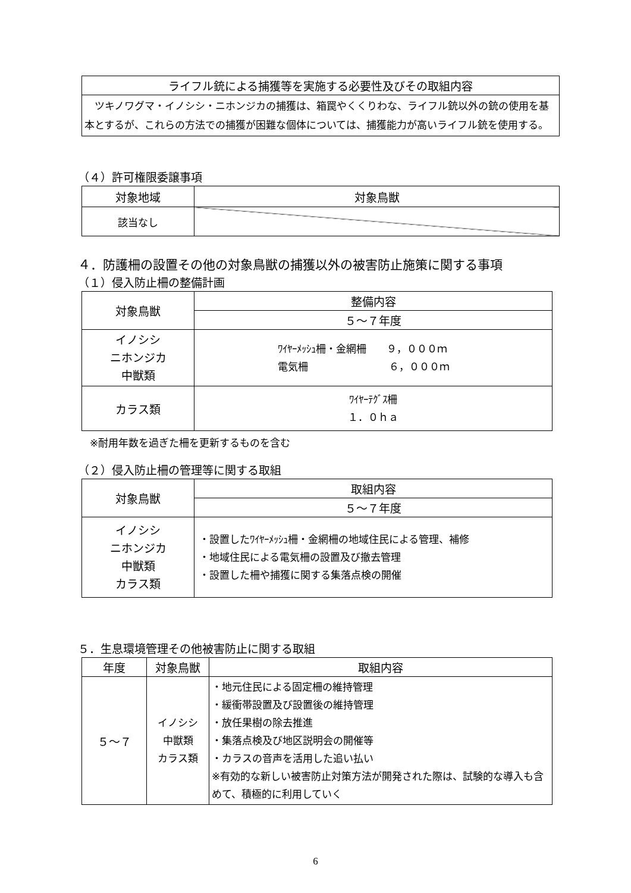| ライフル銃による捕獲等を実施する必要性及びその取組内容 |
| --- |
| ツキノワグマ・イノシシ・ニホンジカの捕獲は、箱罠やくくりわな、ライフル銃以外の銃の使用を基本とするが、これらの方法での捕獲が困難な個体については、捕獲能力が高いライフル銃を使用する。 |
（４）許可権限委譲事項
| 対象地域 | 対象鳥獣 |
| --- | --- |
| 該当なし | |
４．防護柵の設置その他の対象鳥獣の捕獲以外の被害防止施策に関する事項
（１）侵入防止柵の整備計画
| 対象鳥獣 | 整備内容 |
| | ５～７年度 |
| イノシシ ニホンジカ 中獣類 | ﾜｲﾔｰﾒｯｼｭ柵・金網柵 ９，０００ｍ 電気柵 ６，０００ｍ |
| カラス類 | ﾜｲﾔｰﾃｸﾞｽ柵 １．０ｈａ |
※耐用年数を過ぎた柵を更新するものを含む
（２）侵入防止柵の管理等に関する取組
| 対象鳥獣 | 取組内容 |
| | ５～７年度 |
| イノシシ ニホンジカ 中獣類 カラス類 | ・設置したﾜｲﾔｰﾒｯｼｭ柵・金網柵の地域住民による管理、補修 ・地域住民による電気柵の設置及び撤去管理 ・設置した柵や捕獲に関する集落点検の開催 |
５．生息環境管理その他被害防止に関する取組
| 年度 | 対象鳥獣 | 取組内容 |
| ５～７ | イノシシ 中獣類 カラス類 | ・地元住民による固定柵の維持管理 ・緩衝帯設置及び設置後の維持管理 ・放任果樹の除去推進 ・集落点検及び地区説明会の開催等 ・カラスの音声を活用した追い払い ※有効的な新しい被害防止対策方法が開発された際は、試験的な導入も含めて、積極的に利用していく |
6